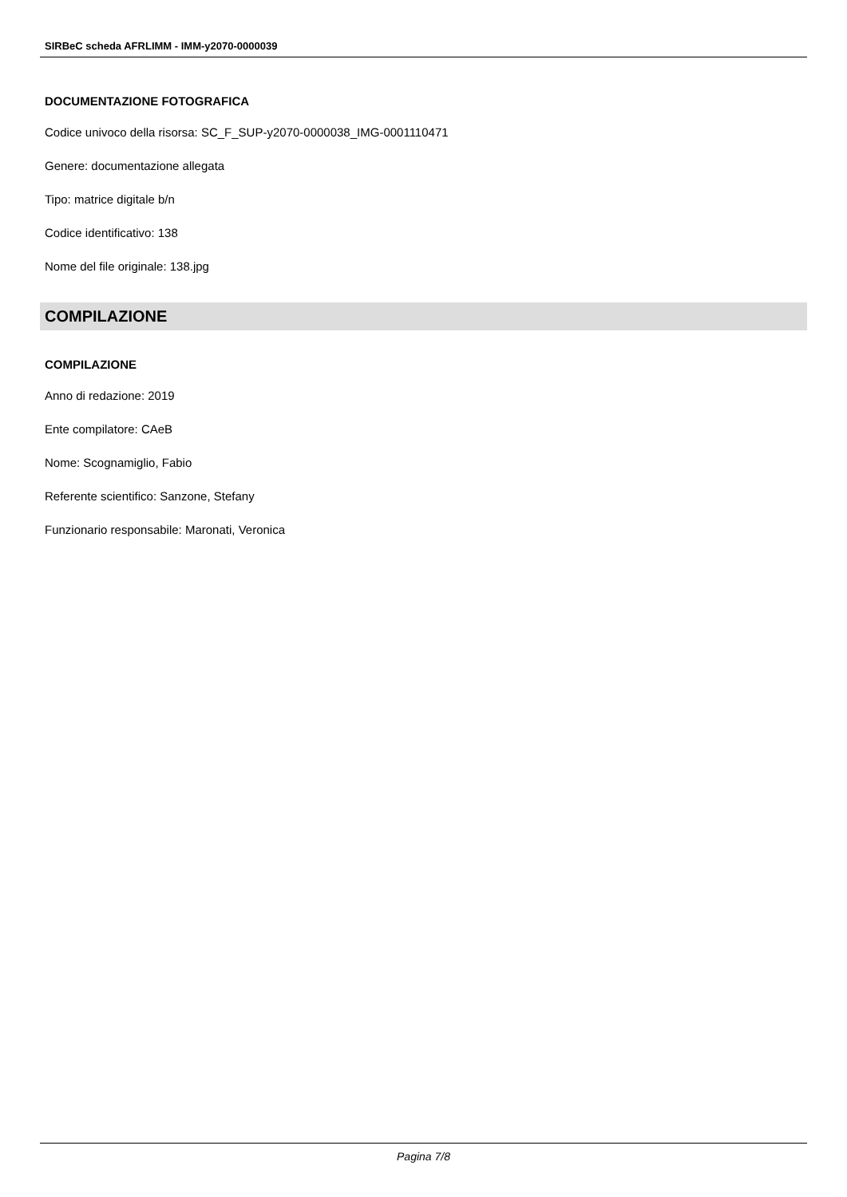SIRBeC scheda AFRLIMM - IMM-y2070-0000039
DOCUMENTAZIONE FOTOGRAFICA
Codice univoco della risorsa: SC_F_SUP-y2070-0000038_IMG-0001110471
Genere: documentazione allegata
Tipo: matrice digitale b/n
Codice identificativo: 138
Nome del file originale: 138.jpg
COMPILAZIONE
COMPILAZIONE
Anno di redazione: 2019
Ente compilatore: CAeB
Nome: Scognamiglio, Fabio
Referente scientifico: Sanzone, Stefany
Funzionario responsabile: Maronati, Veronica
Pagina 7/8